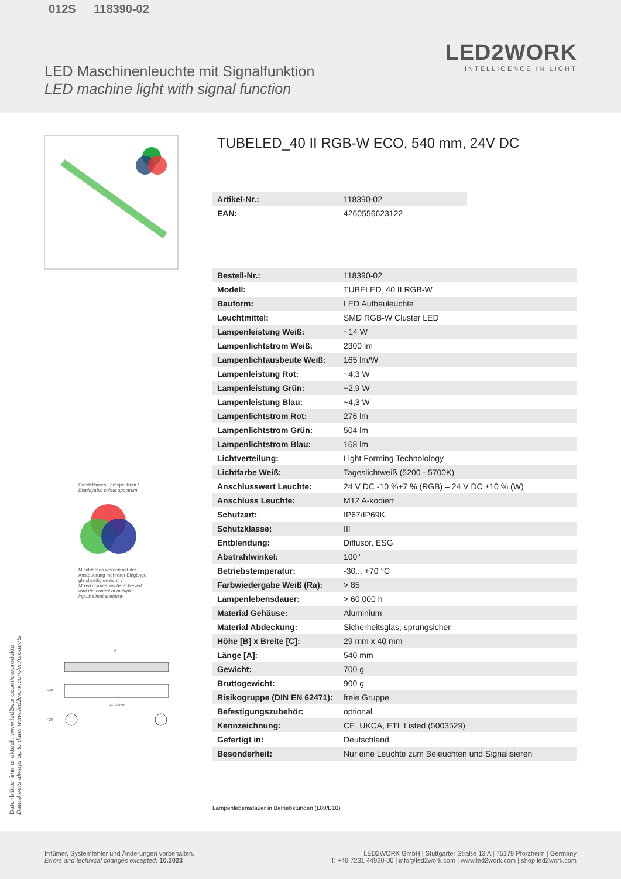012S 118390-02
LED Maschinenleuchte mit Signalfunktion
LED machine light with signal function
LED2WORK
INTELLIGENCE IN LIGHT
Darstellbares Farbspektrum /
Displayable colour spectrum
Mischfarben werden mit der
Ansteuerung mehrerer Eingänge
gleichzeitig erreicht. /
Mixed colours will be achieved
with the control of multiple
inputs simultaneously.
A
ø40
A – 32mm
~29
TUBELED_40 II RGB-W ECO, 540 mm, 24V DC
| Artikel-Nr.: | 118390-02 |
| EAN: | 4260556623122 |
| Bestell-Nr.: | 118390-02 |
| Modell: | TUBELED_40 II RGB-W |
| Bauform: | LED Aufbauleuchte |
| Leuchtmittel: | SMD RGB-W Cluster LED |
| Lampenleistung Weiß: | ~14 W |
| Lampenlichtstrom Weiß: | 2300 lm |
| Lampenlichtausbeute Weiß: | 165 lm/W |
| Lampenleistung Rot: | ~4,3 W |
| Lampenleistung Grün: | ~2,9 W |
| Lampenleistung Blau: | ~4,3 W |
| Lampenlichtstrom Rot: | 276 lm |
| Lampenlichtstrom Grün: | 504 lm |
| Lampenlichtstrom Blau: | 168 lm |
| Lichtverteilung: | Light Forming Technolology |
| Lichtfarbe Weiß: | Tageslichtweiß (5200 - 5700K) |
| Anschlusswert Leuchte: | 24 V DC -10 %+7 % (RGB) – 24 V DC ±10 % (W) |
| Anschluss Leuchte: | M12 A-kodiert |
| Schutzart: | IP67/IP69K |
| Schutzklasse: | III |
| Entblendung: | Diffusor, ESG |
| Abstrahlwinkel: | 100° |
| Betriebstemperatur: | -30... +70 °C |
| Farbwiedergabe Weiß (Ra): | > 85 |
| Lampenlebensdauer: | > 60.000 h |
| Material Gehäuse: | Aluminium |
| Material Abdeckung: | Sicherheitsglas, sprungsicher |
| Höhe [B] x Breite [C]: | 29 mm x 40 mm |
| Länge [A]: | 540 mm |
| Gewicht: | 700 g |
| Bruttogewicht: | 900 g |
| Risikogruppe (DIN EN 62471): | freie Gruppe |
| Befestigungszubehör: | optional |
| Kennzeichnung: | CE, UKCA, ETL Listed (5003529) |
| Gefertigt in: | Deutschland |
| Besonderheit: | Nur eine Leuchte zum Beleuchten und Signalisieren |
Lampenlebensdauer in Betriebstunden (L80/B10)
Datenblätter immer aktuell: www.led2work.com/de/produkte
Datasheets always up to date: www.led2work.com/en/products
Irrtümer, Systemfehler und Änderungen vorbehalten.
Errors and technical changes excepted. 10.2023
LED2WORK GmbH | Stuttgarter Straße 13 A | 75179 Pforzheim | Germany
T: +49 7231 44920-00 | info@led2work.com | www.led2work.com | shop.led2work.com